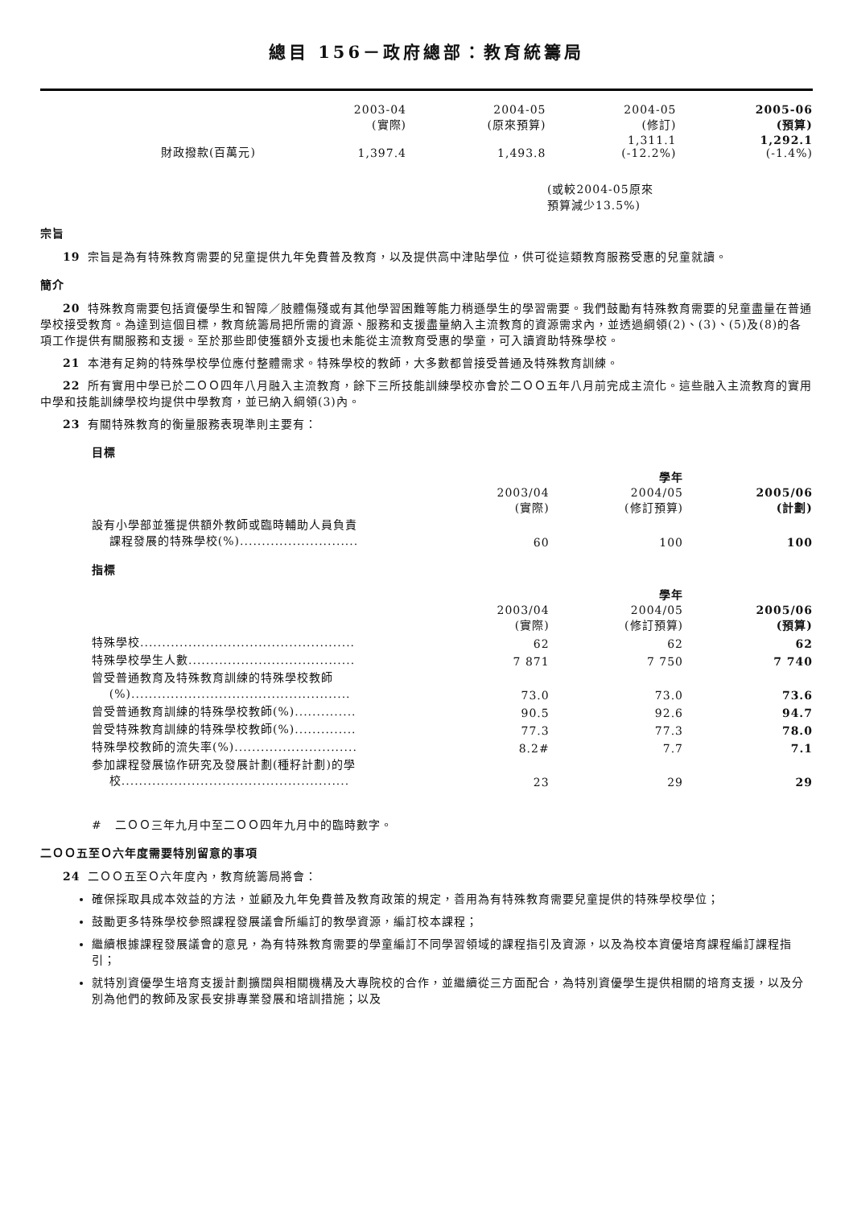總目 156－政府總部：教育統籌局
| | 2003-04 (實際) | 2004-05 (原來預算) | 2004-05 (修訂) | 2005-06 (預算) |
| --- | --- | --- | --- | --- |
| 財政撥款(百萬元) | 1,397.4 | 1,493.8 | 1,311.1 (-12.2%) | 1,292.1 (-1.4%) |
(或較2004-05原來
預算減少13.5%)
宗旨
19 宗旨是為有特殊教育需要的兒童提供九年免費普及教育，以及提供高中津貼學位，供可從這類教育服務受惠的兒童就讀。
簡介
20 特殊教育需要包括資優學生和智障／肢體傷殘或有其他學習困難等能力稍遜學生的學習需要。我們鼓勵有特殊教育需要的兒童盡量在普通學校接受教育。為達到這個目標，教育統籌局把所需的資源、服務和支援盡量納入主流教育的資源需求內，並透過綱領(2)、(3)、(5)及(8)的各項工作提供有關服務和支援。至於那些即使獲額外支援也未能從主流教育受惠的學童，可入讀資助特殊學校。
21 本港有足夠的特殊學校學位應付整體需求。特殊學校的教師，大多數都曾接受普通及特殊教育訓練。
22 所有實用中學已於二ＯＯ四年八月融入主流教育，餘下三所技能訓練學校亦會於二ＯＯ五年八月前完成主流化。這些融入主流教育的實用中學和技能訓練學校均提供中學教育，並已納入綱領(3)內。
23 有關特殊教育的衡量服務表現準則主要有：
目標
| | | 學年 | |
| --- | --- | --- | --- |
| | 2003/04 (實際) | 2004/05 (修訂預算) | 2005/06 (計劃) |
| 設有小學部並獲提供額外教師或臨時輔助人員負責 課程發展的特殊學校(%)........................... | 60 | 100 | 100 |
指標
| | | 學年 | |
| --- | --- | --- | --- |
| | 2003/04 (實際) | 2004/05 (修訂預算) | 2005/06 (預算) |
| 特殊學校................................................. | 62 | 62 | 62 |
| 特殊學校學生人數...................................... | 7 871 | 7 750 | 7 740 |
| 曾受普通教育及特殊教育訓練的特殊學校教師 (%).................................................. | 73.0 | 73.0 | 73.6 |
| 曾受普通教育訓練的特殊學校教師(%).............. | 90.5 | 92.6 | 94.7 |
| 曾受特殊教育訓練的特殊學校教師(%).............. | 77.3 | 77.3 | 78.0 |
| 特殊學校教師的流失率(%)............................ | 8.2# | 7.7 | 7.1 |
| 参加課程發展協作研究及發展計劃(種籽計劃)的學 校.................................................... | 23 | 29 | 29 |
# 二ＯＯ三年九月中至二ＯＯ四年九月中的臨時數字。
二ＯＯ五至Ｏ六年度需要特別留意的事項
24 二ＯＯ五至Ｏ六年度內，教育統籌局將會：
確保採取具成本效益的方法，並顧及九年免費普及教育政策的規定，善用為有特殊教育需要兒童提供的特殊學校學位；
鼓勵更多特殊學校參照課程發展議會所編訂的教學資源，編訂校本課程；
繼續根據課程發展議會的意見，為有特殊教育需要的學童編訂不同學習領域的課程指引及資源，以及為校本資優培育課程編訂課程指引；
就特別資優學生培育支援計劃擴闊與相關機構及大專院校的合作，並繼續從三方面配合，為特別資優學生提供相關的培育支援，以及分別為他們的教師及家長安排專業發展和培訓措施；以及